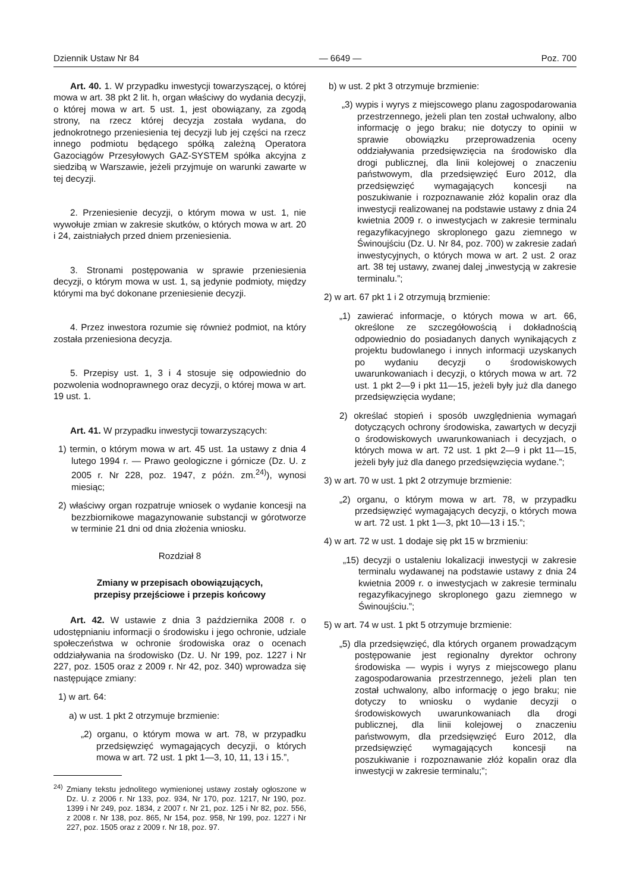Dziennik Ustaw Nr 84 — 6649 — Poz. 700
Art. 40. 1. W przypadku inwestycji towarzyszącej, o której mowa w art. 38 pkt 2 lit. h, organ właściwy do wydania decyzji, o której mowa w art. 5 ust. 1, jest obowiązany, za zgodą strony, na rzecz której decyzja została wydana, do jednokrotnego przeniesienia tej decyzji lub jej części na rzecz innego podmiotu będącego spółką zależną Operatora Gazociągów Przesyłowych GAZ-SYSTEM spółka akcyjna z siedzibą w Warszawie, jeżeli przyjmuje on warunki zawarte w tej decyzji.
2. Przeniesienie decyzji, o którym mowa w ust. 1, nie wywołuje zmian w zakresie skutków, o których mowa w art. 20 i 24, zaistniałych przed dniem przeniesienia.
3. Stronami postępowania w sprawie przeniesienia decyzji, o którym mowa w ust. 1, są jedynie podmioty, między którymi ma być dokonane przeniesienie decyzji.
4. Przez inwestora rozumie się również podmiot, na który została przeniesiona decyzja.
5. Przepisy ust. 1, 3 i 4 stosuje się odpowiednio do pozwolenia wodnoprawnego oraz decyzji, o której mowa w art. 19 ust. 1.
Art. 41. W przypadku inwestycji towarzyszących:
1) termin, o którym mowa w art. 45 ust. 1a ustawy z dnia 4 lutego 1994 r. — Prawo geologiczne i górnicze (Dz. U. z 2005 r. Nr 228, poz. 1947, z późn. zm.<sup>24)</sup>), wynosi miesiąc;
2) właściwy organ rozpatruje wniosek o wydanie koncesji na bezzbiornikowe magazynowanie substancji w górotworze w terminie 21 dni od dnia złożenia wniosku.
Rozdział 8
Zmiany w przepisach obowiązujących,
przepisy przejściowe i przepis końcowy
Art. 42. W ustawie z dnia 3 października 2008 r. o udostępnianiu informacji o środowisku i jego ochronie, udziale społeczeństwa w ochronie środowiska oraz o ocenach oddziaływania na środowisko (Dz. U. Nr 199, poz. 1227 i Nr 227, poz. 1505 oraz z 2009 r. Nr 42, poz. 340) wprowadza się następujące zmiany:
1) w art. 64:
a) w ust. 1 pkt 2 otrzymuje brzmienie:
„2) organu, o którym mowa w art. 78, w przypadku przedsięwzięć wymagających decyzji, o których mowa w art. 72 ust. 1 pkt 1—3, 10, 11, 13 i 15.”,
<sup>24)</sup> Zmiany tekstu jednolitego wymienionej ustawy zostały ogłoszone w Dz. U. z 2006 r. Nr 133, poz. 934, Nr 170, poz. 1217, Nr 190, poz. 1399 i Nr 249, poz. 1834, z 2007 r. Nr 21, poz. 125 i Nr 82, poz. 556, z 2008 r. Nr 138, poz. 865, Nr 154, poz. 958, Nr 199, poz. 1227 i Nr 227, poz. 1505 oraz z 2009 r. Nr 18, poz. 97.
b) w ust. 2 pkt 3 otrzymuje brzmienie:
„3) wypis i wyrys z miejscowego planu zagospodarowania przestrzennego, jeżeli plan ten został uchwalony, albo informację o jego braku; nie dotyczy to opinii w sprawie obowiązku przeprowadzenia oceny oddziaływania przedsięwzięcia na środowisko dla drogi publicznej, dla linii kolejowej o znaczeniu państwowym, dla przedsięwzięć Euro 2012, dla przedsięwzięć wymagających koncesji na poszukiwanie i rozpoznawanie złóż kopalin oraz dla inwestycji realizowanej na podstawie ustawy z dnia 24 kwietnia 2009 r. o inwestycjach w zakresie terminalu regazyfikacyjnego skroplonego gazu ziemnego w Świnoujściu (Dz. U. Nr 84, poz. 700) w zakresie zadań inwestycyjnych, o których mowa w art. 2 ust. 2 oraz art. 38 tej ustawy, zwanej dalej „inwestycją w zakresie terminalu.”;
2) w art. 67 pkt 1 i 2 otrzymują brzmienie:
„1) zawierać informacje, o których mowa w art. 66, określone ze szczegółowością i dokładnością odpowiednio do posiadanych danych wynikających z projektu budowlanego i innych informacji uzyskanych po wydaniu decyzji o środowiskowych uwarunkowaniach i decyzji, o których mowa w art. 72 ust. 1 pkt 2—9 i pkt 11—15, jeżeli były już dla danego przedsięwzięcia wydane;
2) określać stopień i sposób uwzględnienia wymagań dotyczących ochrony środowiska, zawartych w decyzji o środowiskowych uwarunkowaniach i decyzjach, o których mowa w art. 72 ust. 1 pkt 2—9 i pkt 11—15, jeżeli były już dla danego przedsięwzięcia wydane.”;
3) w art. 70 w ust. 1 pkt 2 otrzymuje brzmienie:
„2) organu, o którym mowa w art. 78, w przypadku przedsięwzięć wymagających decyzji, o których mowa w art. 72 ust. 1 pkt 1—3, pkt 10—13 i 15.”;
4) w art. 72 w ust. 1 dodaje się pkt 15 w brzmieniu:
„15) decyzji o ustaleniu lokalizacji inwestycji w zakresie terminalu wydawanej na podstawie ustawy z dnia 24 kwietnia 2009 r. o inwestycjach w zakresie terminalu regazyfikacyjnego skroplonego gazu ziemnego w Świnoujściu.”;
5) w art. 74 w ust. 1 pkt 5 otrzymuje brzmienie:
„5) dla przedsięwzięć, dla których organem prowadzącym postępowanie jest regionalny dyrektor ochrony środowiska — wypis i wyrys z miejscowego planu zagospodarowania przestrzennego, jeżeli plan ten został uchwalony, albo informację o jego braku; nie dotyczy to wniosku o wydanie decyzji o środowiskowych uwarunkowaniach dla drogi publicznej, dla linii kolejowej o znaczeniu państwowym, dla przedsięwzięć Euro 2012, dla przedsięwzięć wymagających koncesji na poszukiwanie i rozpoznawanie złóż kopalin oraz dla inwestycji w zakresie terminalu;”;